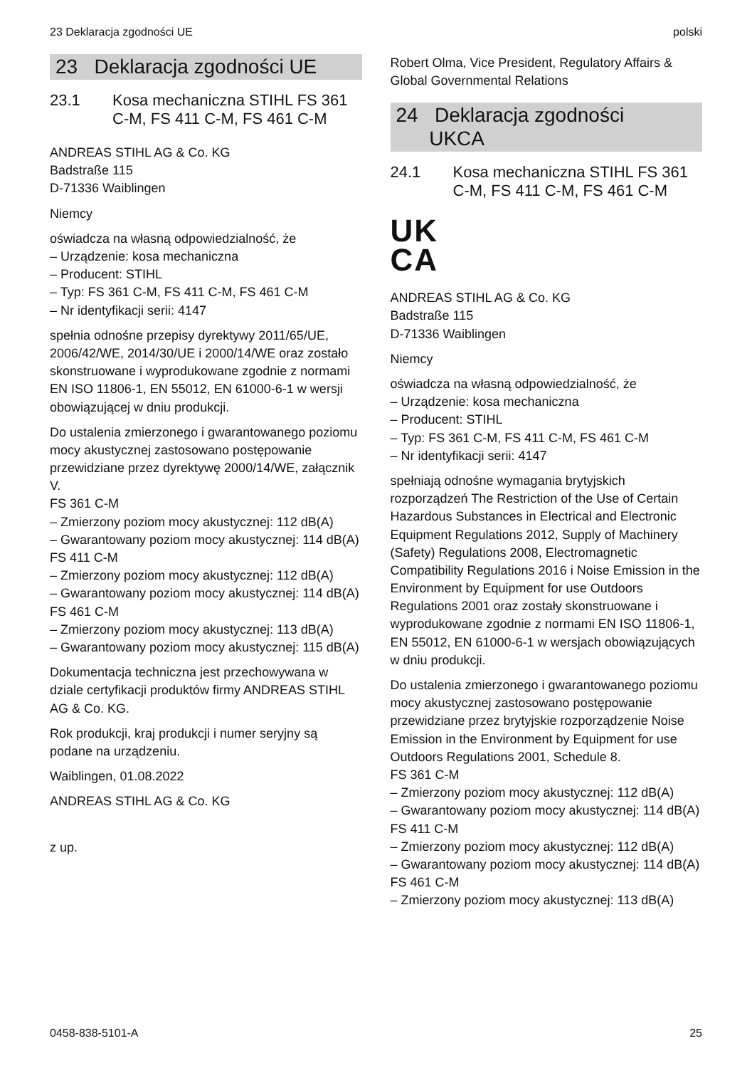23 Deklaracja zgodności UE polski
23 Deklaracja zgodności UE
23.1 Kosa mechaniczna STIHL FS 361 C-M, FS 411 C-M, FS 461 C-M
ANDREAS STIHL AG & Co. KG
Badstraße 115
D-71336 Waiblingen
Niemcy
oświadcza na własną odpowiedzialność, że
– Urządzenie: kosa mechaniczna
– Producent: STIHL
– Typ: FS 361 C-M, FS 411 C-M, FS 461 C-M
– Nr identyfikacji serii: 4147
spełnia odnośne przepisy dyrektywy 2011/65/UE, 2006/42/WE, 2014/30/UE i 2000/14/WE oraz zostało skonstruowane i wyprodukowane zgodnie z normami EN ISO 11806-1, EN 55012, EN 61000-6-1 w wersji obowiązującej w dniu produkcji.
Do ustalenia zmierzonego i gwarantowanego poziomu mocy akustycznej zastosowano postępowanie przewidziane przez dyrektywę 2000/14/WE, załącznik V.
FS 361 C-M
– Zmierzony poziom mocy akustycznej: 112 dB(A)
– Gwarantowany poziom mocy akustycznej: 114 dB(A)
FS 411 C-M
– Zmierzony poziom mocy akustycznej: 112 dB(A)
– Gwarantowany poziom mocy akustycznej: 114 dB(A)
FS 461 C-M
– Zmierzony poziom mocy akustycznej: 113 dB(A)
– Gwarantowany poziom mocy akustycznej: 115 dB(A)
Dokumentacja techniczna jest przechowywana w dziale certyfikacji produktów firmy ANDREAS STIHL AG & Co. KG.
Rok produkcji, kraj produkcji i numer seryjny są podane na urządzeniu.
Waiblingen, 01.08.2022
ANDREAS STIHL AG & Co. KG
z up.
Robert Olma, Vice President, Regulatory Affairs & Global Governmental Relations
24 Deklaracja zgodności
UKCA
24.1 Kosa mechaniczna STIHL FS 361 C-M, FS 411 C-M, FS 461 C-M
UK
CA
ANDREAS STIHL AG & Co. KG
Badstraße 115
D-71336 Waiblingen
Niemcy
oświadcza na własną odpowiedzialność, że
– Urządzenie: kosa mechaniczna
– Producent: STIHL
– Typ: FS 361 C-M, FS 411 C-M, FS 461 C-M
– Nr identyfikacji serii: 4147
spełniają odnośne wymagania brytyjskich rozporządzeń The Restriction of the Use of Certain Hazardous Substances in Electrical and Electronic Equipment Regulations 2012, Supply of Machinery (Safety) Regulations 2008, Electromagnetic Compatibility Regulations 2016 i Noise Emission in the Environment by Equipment for use Outdoors Regulations 2001 oraz zostały skonstruowane i wyprodukowane zgodnie z normami EN ISO 11806-1, EN 55012, EN 61000-6-1 w wersjach obowiązujących w dniu produkcji.
Do ustalenia zmierzonego i gwarantowanego poziomu mocy akustycznej zastosowano postępowanie przewidziane przez brytyjskie rozporządzenie Noise Emission in the Environment by Equipment for use Outdoors Regulations 2001, Schedule 8.
FS 361 C-M
– Zmierzony poziom mocy akustycznej: 112 dB(A)
– Gwarantowany poziom mocy akustycznej: 114 dB(A)
FS 411 C-M
– Zmierzony poziom mocy akustycznej: 112 dB(A)
– Gwarantowany poziom mocy akustycznej: 114 dB(A)
FS 461 C-M
– Zmierzony poziom mocy akustycznej: 113 dB(A)
0458-838-5101-A 25